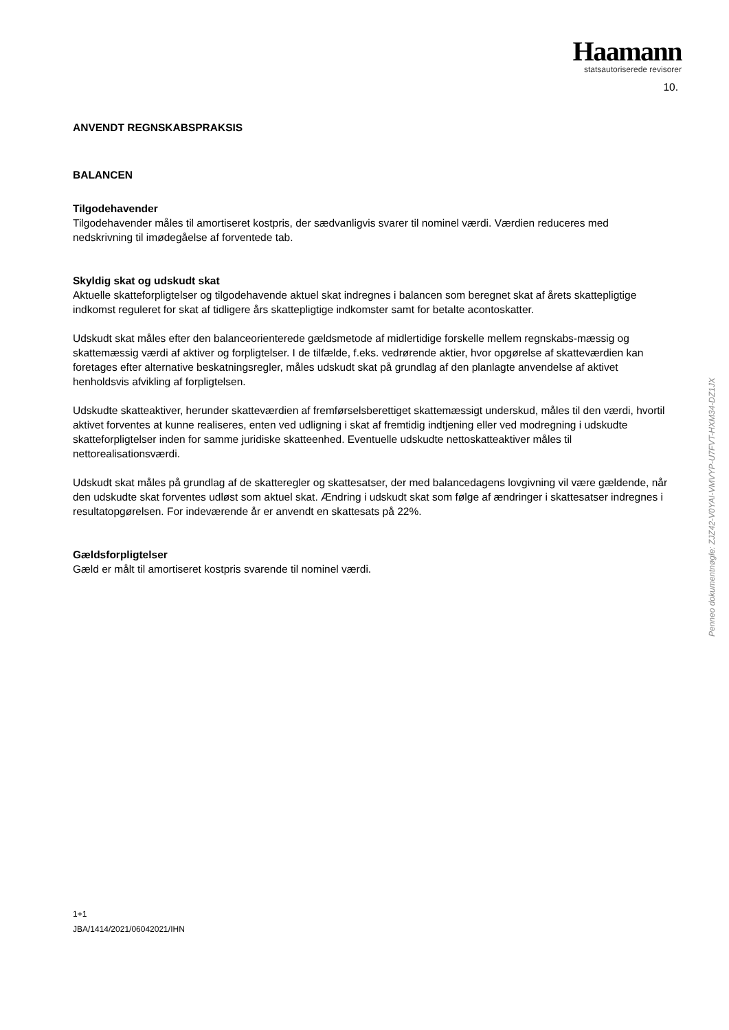Haamann
statsautoriserede revisorer
10.
ANVENDT REGNSKABSPRAKSIS
BALANCEN
Tilgodehavender
Tilgodehavender måles til amortiseret kostpris, der sædvanligvis svarer til nominel værdi. Værdien reduceres med nedskrivning til imødegåelse af forventede tab.
Skyldig skat og udskudt skat
Aktuelle skatteforpligtelser og tilgodehavende aktuel skat indregnes i balancen som beregnet skat af årets skattepligtige indkomst reguleret for skat af tidligere års skattepligtige indkomster samt for betalte acontoskatter.
Udskudt skat måles efter den balanceorienterede gældsmetode af midlertidige forskelle mellem regnskabs-mæssig og skattemæssig værdi af aktiver og forpligtelser. I de tilfælde, f.eks. vedrørende aktier, hvor opgørelse af skatteværdien kan foretages efter alternative beskatningsregler, måles udskudt skat på grundlag af den planlagte anvendelse af aktivet henholdsvis afvikling af forpligtelsen.
Udskudte skatteaktiver, herunder skatteværdien af fremførselsberettiget skattemæssigt underskud, måles til den værdi, hvortil aktivet forventes at kunne realiseres, enten ved udligning i skat af fremtidig indtjening eller ved modregning i udskudte skatteforpligtelser inden for samme juridiske skatteenhed. Eventuelle udskudte nettoskatteaktiver måles til nettorealisationsværdi.
Udskudt skat måles på grundlag af de skatteregler og skattesatser, der med balancedagens lovgivning vil være gældende, når den udskudte skat forventes udløst som aktuel skat. Ændring i udskudt skat som følge af ændringer i skattesatser indregnes i resultatopgørelsen. For indeværende år er anvendt en skattesats på 22%.
Gældsforpligtelser
Gæld er målt til amortiseret kostpris svarende til nominel værdi.
Penneo dokumentnøgle: ZJZ42-V0YAI-VMVYP-U7FVT-HXM34-DZ1JX
1+1
JBA/1414/2021/06042021/IHN